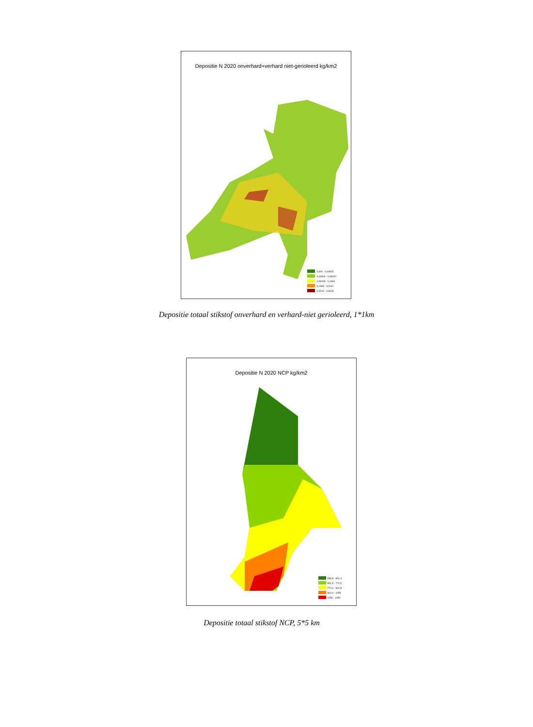Depositie N 2020 onverhard+verhard niet-gerioleerd kg/km2
0,000 - 0,03925
0,03926 - 0,09202
0,09203 - 0,1364
0,1365 - 0,2012
0,2013 - 0,6628
Depositie totaal stikstof onverhard en verhard-niet gerioleerd, 1*1km
Depositie N 2020 NCP kg/km2
288,8 - 651,4
651,5 - 772,5
772,6 - 902,8
902,9 - 1055
1056 - 1950
Depositie totaal stikstof NCP, 5*5 km